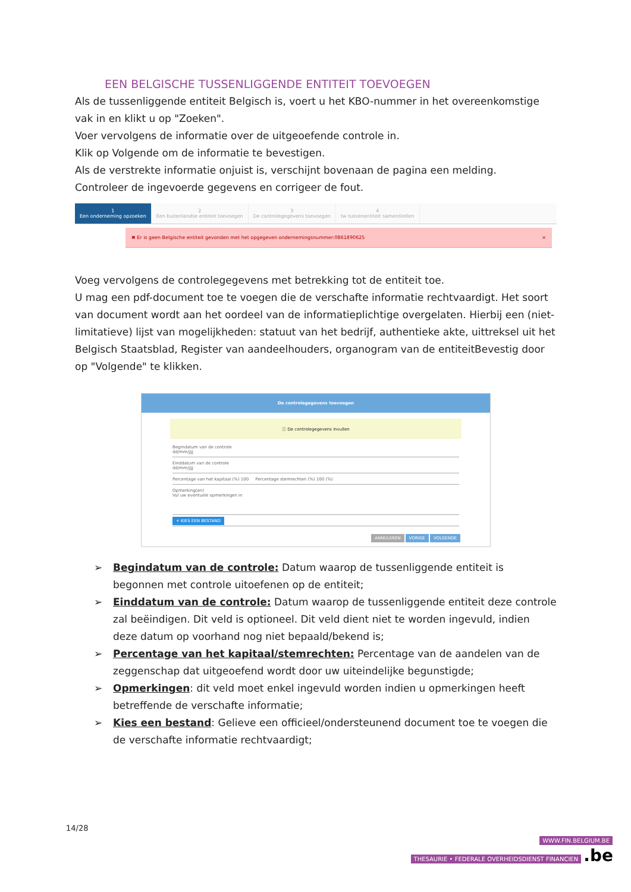EEN BELGISCHE TUSSENLIGGENDE ENTITEIT TOEVOEGEN
Als de tussenliggende entiteit Belgisch is, voert u het KBO-nummer in het overeenkomstige vak in en klikt u op "Zoeken".
Voer vervolgens de informatie over de uitgeoefende controle in.
Klik op Volgende om de informatie te bevestigen.
Als de verstrekte informatie onjuist is, verschijnt bovenaan de pagina een melding.
Controleer de ingevoerde gegevens en corrigeer de fout.
1
Een onderneming opzoeken
2
Een buitenlandse entiteit toevoegen
3
De controlegegevens toevoegen
4
tw tussenentiteit samenstellen
✖ Er is geen Belgische entiteit gevonden met het opgegeven ondernemingsnummer:0861890625 ×
Voeg vervolgens de controlegegevens met betrekking tot de entiteit toe.
U mag een pdf-document toe te voegen die de verschafte informatie rechtvaardigt. Het soort van document wordt aan het oordeel van de informatieplichtige overgelaten. Hierbij een (niet-limitatieve) lijst van mogelijkheden: statuut van het bedrijf, authentieke akte, uittreksel uit het Belgisch Staatsblad, Register van aandeelhouders, organogram van de entiteitBevestig door op "Volgende" te klikken.
De controlegegevens toevoegen
ⓘ De controlegegevens invullen
Begindatum van de controle
dd/mm/jjjj
Einddatum van de controle
dd/mm/jjjj
Percentage van het kapitaal (%) 100 Percentage stemrechten (%) 100 (%)
Opmerking(en)
Vul uw eventuele opmerkingen in
+ KIES EEN BESTAND
ANNULEREN VORIGE VOLGENDE
➢ Begindatum van de controle: Datum waarop de tussenliggende entiteit is begonnen met controle uitoefenen op de entiteit;
➢ Einddatum van de controle: Datum waarop de tussenliggende entiteit deze controle zal beëindigen. Dit veld is optioneel. Dit veld dient niet te worden ingevuld, indien deze datum op voorhand nog niet bepaald/bekend is;
➢ Percentage van het kapitaal/stemrechten: Percentage van de aandelen van de zeggenschap dat uitgeoefend wordt door uw uiteindelijke begunstigde;
➢ Opmerkingen: dit veld moet enkel ingevuld worden indien u opmerkingen heeft betreffende de verschafte informatie;
➢ Kies een bestand: Gelieve een officieel/ondersteunend document toe te voegen die de verschafte informatie rechtvaardigt;
14/28
WWW.FIN.BELGIUM.BE
THESAURIE • FEDERALE OVERHEIDSDIENST FINANCIEN .be